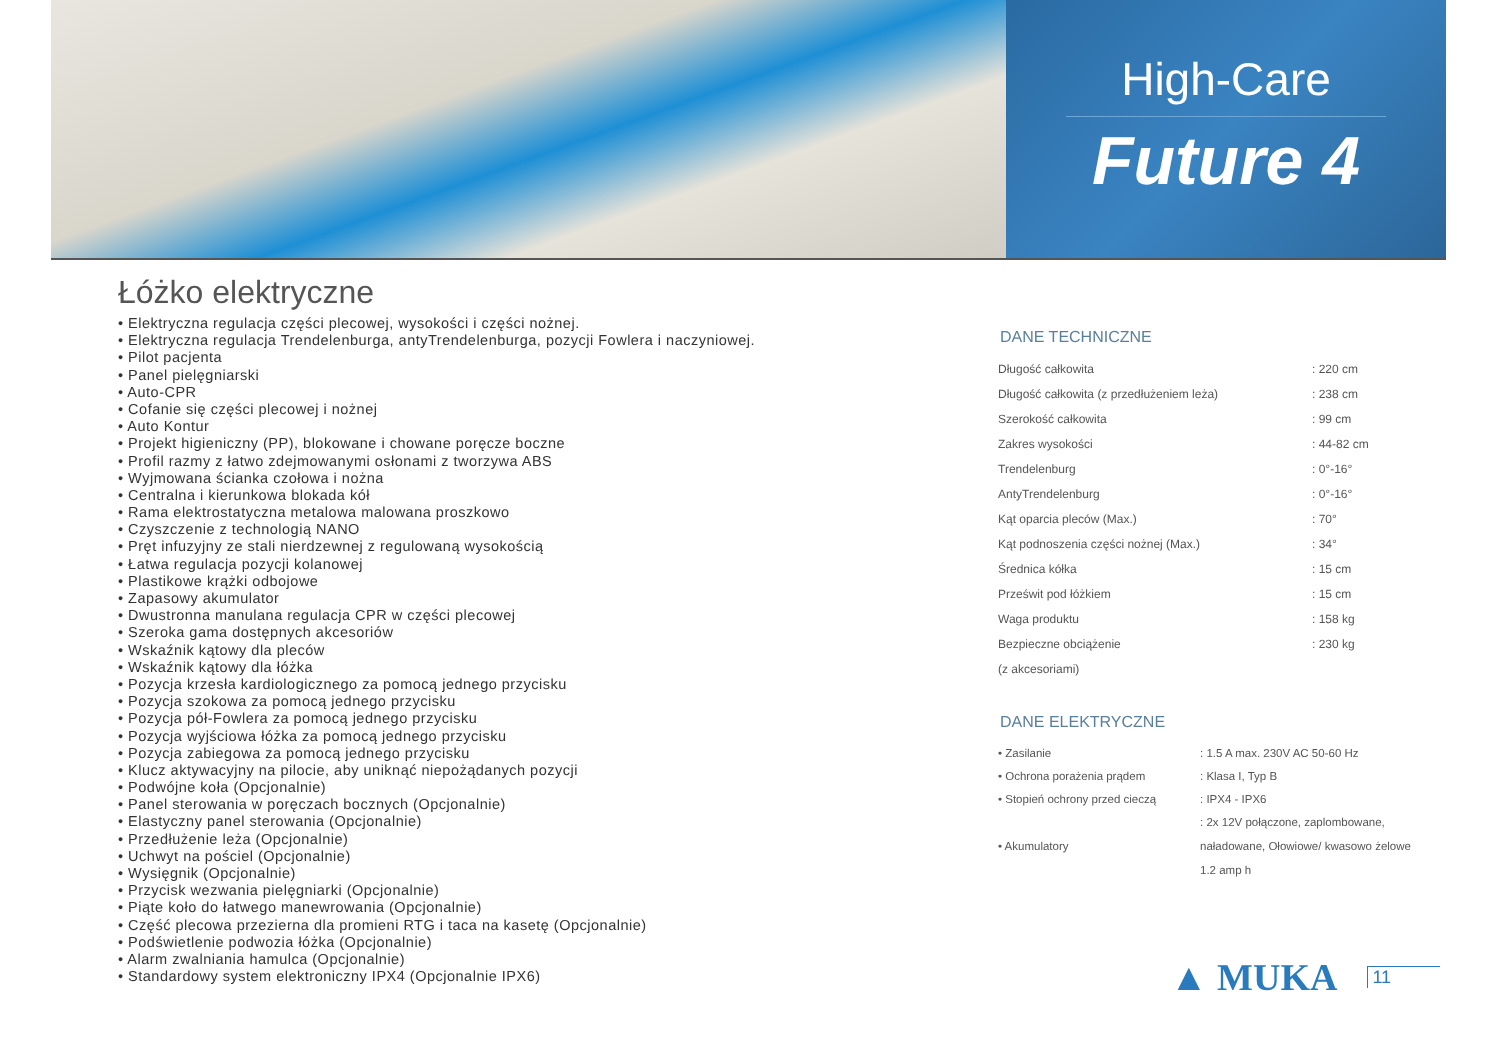High-Care
Future 4
Łóżko elektryczne
• Elektryczna regulacja części plecowej, wysokości i części nożnej.
• Elektryczna regulacja Trendelenburga, antyTrendelenburga, pozycji Fowlera i naczyniowej.
• Pilot pacjenta
• Panel pielęgniarski
• Auto-CPR
• Cofanie się części plecowej i nożnej
• Auto Kontur
• Projekt higieniczny (PP), blokowane i chowane poręcze boczne
• Profil razmy z łatwo zdejmowanymi osłonami z tworzywa ABS
• Wyjmowana ścianka czołowa i nożna
• Centralna i kierunkowa blokada kół
• Rama elektrostatyczna metalowa malowana proszkowo
• Czyszczenie z technologią NANO
• Pręt infuzyjny ze stali nierdzewnej z regulowaną wysokością
• Łatwa regulacja pozycji kolanowej
• Plastikowe krążki odbojowe
• Zapasowy akumulator
• Dwustronna manulana regulacja CPR w części plecowej
• Szeroka gama dostępnych akcesoriów
• Wskaźnik kątowy dla pleców
• Wskaźnik kątowy dla łóżka
• Pozycja krzesła kardiologicznego za pomocą jednego przycisku
• Pozycja szokowa za pomocą jednego przycisku
• Pozycja pół-Fowlera za pomocą jednego przycisku
• Pozycja wyjściowa łóżka za pomocą jednego przycisku
• Pozycja zabiegowa za pomocą jednego przycisku
• Klucz aktywacyjny na pilocie, aby uniknąć niepożądanych pozycji
• Podwójne koła (Opcjonalnie)
• Panel sterowania w poręczach bocznych (Opcjonalnie)
• Elastyczny panel sterowania (Opcjonalnie)
• Przedłużenie leża (Opcjonalnie)
• Uchwyt na pościel (Opcjonalnie)
• Wysięgnik (Opcjonalnie)
• Przycisk wezwania pielęgniarki (Opcjonalnie)
• Piąte koło do łatwego manewrowania (Opcjonalnie)
• Część plecowa przezierna dla promieni RTG i taca na kasetę (Opcjonalnie)
• Podświetlenie podwozia łóżka (Opcjonalnie)
• Alarm zwalniania hamulca (Opcjonalnie)
• Standardowy system elektroniczny IPX4 (Opcjonalnie IPX6)
DANE TECHNICZNE
| Długość całkowita | : 220 cm |
| Długość całkowita (z przedłużeniem leża) | : 238 cm |
| Szerokość całkowita | : 99 cm |
| Zakres wysokości | : 44-82 cm |
| Trendelenburg | : 0°-16° |
| AntyTrendelenburg | : 0°-16° |
| Kąt oparcia pleców (Max.) | : 70° |
| Kąt podnoszenia części nożnej (Max.) | : 34° |
| Średnica kółka | : 15 cm |
| Prześwit pod łóżkiem | : 15 cm |
| Waga produktu | : 158 kg |
| Bezpieczne obciążenie | : 230 kg |
| (z akcesoriami) | |
DANE ELEKTRYCZNE
| • Zasilanie | : 1.5 A max. 230V AC 50-60 Hz |
| • Ochrona porażenia prądem | : Klasa I, Typ B |
| • Stopień ochrony przed cieczą | : IPX4 - IPX6 |
| • Akumulatory | : 2x 12V połączone, zaplombowane, naładowane, Ołowiowe/ kwasowo żelowe 1.2 amp h |
▲ MUKA 11